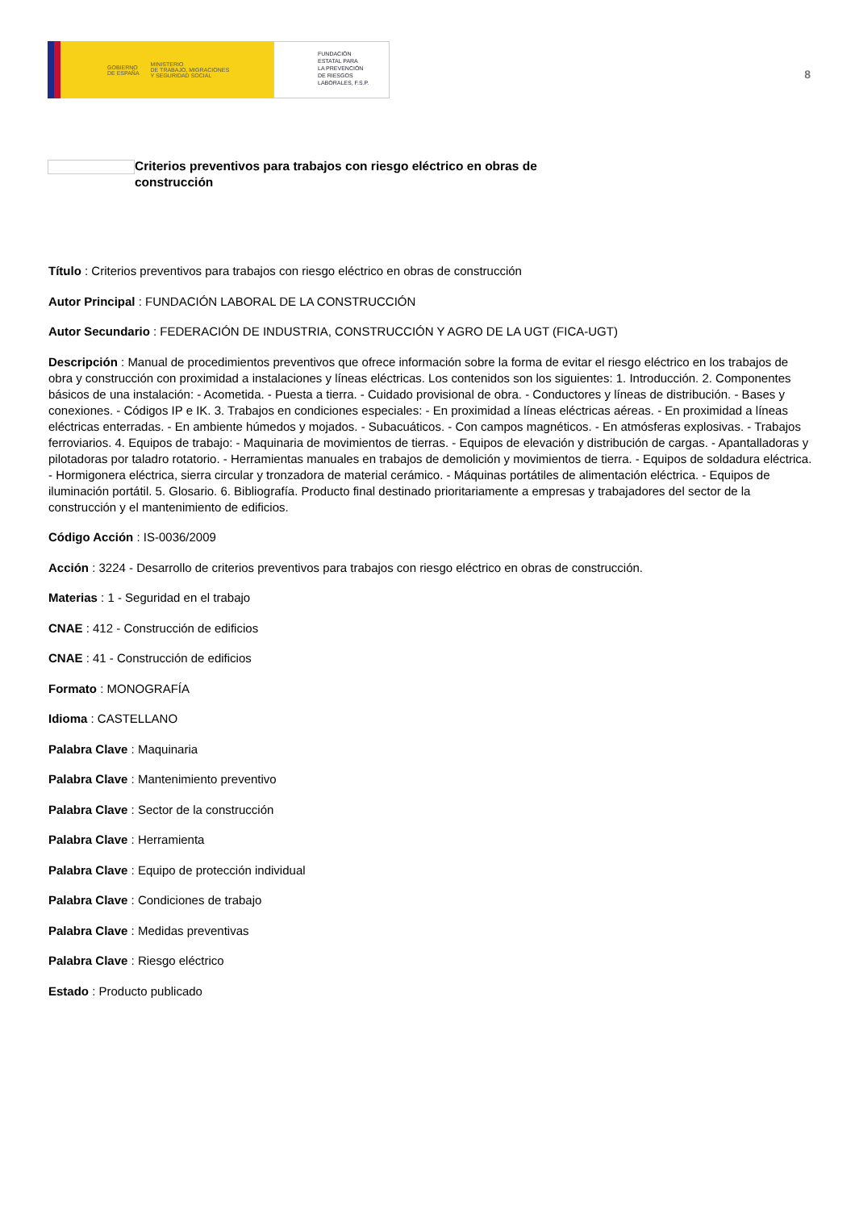GOBIERNO
DE ESPAÑA MINISTERIO
DE TRABAJO, MIGRACIONES
Y SEGURIDAD SOCIAL
FUNDACIÓN
ESTATAL PARA
LA PREVENCIÓN
DE RIESGOS
LABORALES, F.S.P.
8
Criterios preventivos para trabajos con riesgo eléctrico en obras de construcción
Título : Criterios preventivos para trabajos con riesgo eléctrico en obras de construcción
Autor Principal : FUNDACIÓN LABORAL DE LA CONSTRUCCIÓN
Autor Secundario : FEDERACIÓN DE INDUSTRIA, CONSTRUCCIÓN Y AGRO DE LA UGT (FICA-UGT)
Descripción : Manual de procedimientos preventivos que ofrece información sobre la forma de evitar el riesgo eléctrico en los trabajos de obra y construcción con proximidad a instalaciones y líneas eléctricas. Los contenidos son los siguientes: 1. Introducción. 2. Componentes básicos de una instalación: - Acometida. - Puesta a tierra. - Cuidado provisional de obra. - Conductores y líneas de distribución. - Bases y conexiones. - Códigos IP e IK. 3. Trabajos en condiciones especiales: - En proximidad a líneas eléctricas aéreas. - En proximidad a líneas eléctricas enterradas. - En ambiente húmedos y mojados. - Subacuáticos. - Con campos magnéticos. - En atmósferas explosivas. - Trabajos ferroviarios. 4. Equipos de trabajo: - Maquinaria de movimientos de tierras. - Equipos de elevación y distribución de cargas. - Apantalladoras y pilotadoras por taladro rotatorio. - Herramientas manuales en trabajos de demolición y movimientos de tierra. - Equipos de soldadura eléctrica. - Hormigonera eléctrica, sierra circular y tronzadora de material cerámico. - Máquinas portátiles de alimentación eléctrica. - Equipos de iluminación portátil. 5. Glosario. 6. Bibliografía. Producto final destinado prioritariamente a empresas y trabajadores del sector de la construcción y el mantenimiento de edificios.
Código Acción : IS-0036/2009
Acción : 3224 - Desarrollo de criterios preventivos para trabajos con riesgo eléctrico en obras de construcción.
Materias : 1 - Seguridad en el trabajo
CNAE : 412 - Construcción de edificios
CNAE : 41 - Construcción de edificios
Formato : MONOGRAFÍA
Idioma : CASTELLANO
Palabra Clave : Maquinaria
Palabra Clave : Mantenimiento preventivo
Palabra Clave : Sector de la construcción
Palabra Clave : Herramienta
Palabra Clave : Equipo de protección individual
Palabra Clave : Condiciones de trabajo
Palabra Clave : Medidas preventivas
Palabra Clave : Riesgo eléctrico
Estado : Producto publicado